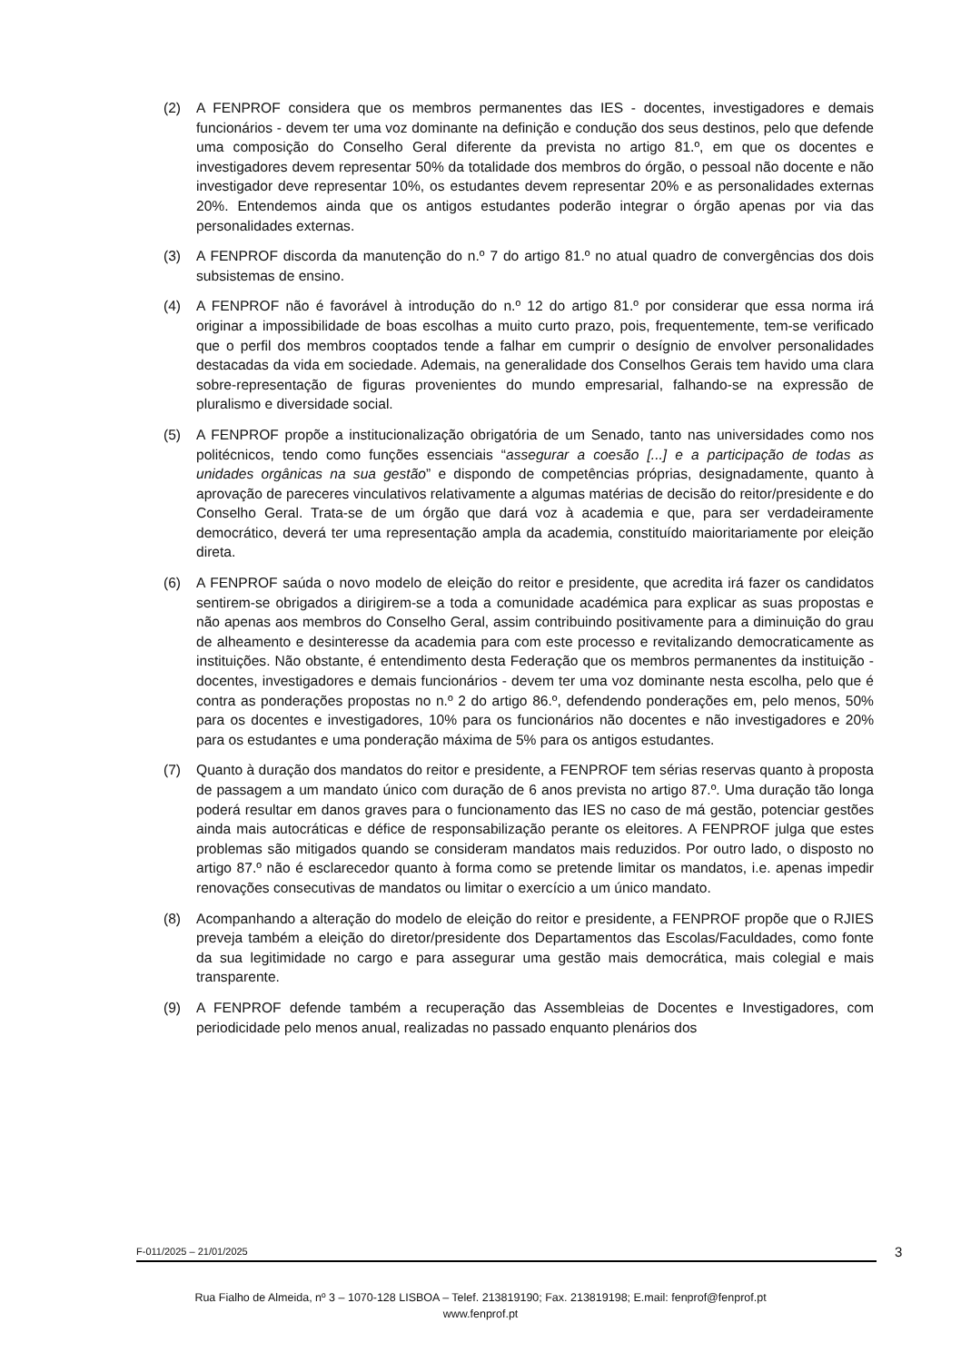(2) A FENPROF considera que os membros permanentes das IES - docentes, investigadores e demais funcionários - devem ter uma voz dominante na definição e condução dos seus destinos, pelo que defende uma composição do Conselho Geral diferente da prevista no artigo 81.º, em que os docentes e investigadores devem representar 50% da totalidade dos membros do órgão, o pessoal não docente e não investigador deve representar 10%, os estudantes devem representar 20% e as personalidades externas 20%. Entendemos ainda que os antigos estudantes poderão integrar o órgão apenas por via das personalidades externas.
(3) A FENPROF discorda da manutenção do n.º 7 do artigo 81.º no atual quadro de convergências dos dois subsistemas de ensino.
(4) A FENPROF não é favorável à introdução do n.º 12 do artigo 81.º por considerar que essa norma irá originar a impossibilidade de boas escolhas a muito curto prazo, pois, frequentemente, tem-se verificado que o perfil dos membros cooptados tende a falhar em cumprir o desígnio de envolver personalidades destacadas da vida em sociedade. Ademais, na generalidade dos Conselhos Gerais tem havido uma clara sobre-representação de figuras provenientes do mundo empresarial, falhando-se na expressão de pluralismo e diversidade social.
(5) A FENPROF propõe a institucionalização obrigatória de um Senado, tanto nas universidades como nos politécnicos, tendo como funções essenciais “assegurar a coesão [...] e a participação de todas as unidades orgânicas na sua gestão” e dispondo de competências próprias, designadamente, quanto à aprovação de pareceres vinculativos relativamente a algumas matérias de decisão do reitor/presidente e do Conselho Geral. Trata-se de um órgão que dará voz à academia e que, para ser verdadeiramente democrático, deverá ter uma representação ampla da academia, constituído maioritariamente por eleição direta.
(6) A FENPROF saúda o novo modelo de eleição do reitor e presidente, que acredita irá fazer os candidatos sentirem-se obrigados a dirigirem-se a toda a comunidade académica para explicar as suas propostas e não apenas aos membros do Conselho Geral, assim contribuindo positivamente para a diminuição do grau de alheamento e desinteresse da academia para com este processo e revitalizando democraticamente as instituições. Não obstante, é entendimento desta Federação que os membros permanentes da instituição - docentes, investigadores e demais funcionários - devem ter uma voz dominante nesta escolha, pelo que é contra as ponderações propostas no n.º 2 do artigo 86.º, defendendo ponderações em, pelo menos, 50% para os docentes e investigadores, 10% para os funcionários não docentes e não investigadores e 20% para os estudantes e uma ponderação máxima de 5% para os antigos estudantes.
(7) Quanto à duração dos mandatos do reitor e presidente, a FENPROF tem sérias reservas quanto à proposta de passagem a um mandato único com duração de 6 anos prevista no artigo 87.º. Uma duração tão longa poderá resultar em danos graves para o funcionamento das IES no caso de má gestão, potenciar gestões ainda mais autocráticas e défice de responsabilização perante os eleitores. A FENPROF julga que estes problemas são mitigados quando se consideram mandatos mais reduzidos. Por outro lado, o disposto no artigo 87.º não é esclarecedor quanto à forma como se pretende limitar os mandatos, i.e. apenas impedir renovações consecutivas de mandatos ou limitar o exercício a um único mandato.
(8) Acompanhando a alteração do modelo de eleição do reitor e presidente, a FENPROF propõe que o RJIES preveja também a eleição do diretor/presidente dos Departamentos das Escolas/Faculdades, como fonte da sua legitimidade no cargo e para assegurar uma gestão mais democrática, mais colegial e mais transparente.
(9) A FENPROF defende também a recuperação das Assembleias de Docentes e Investigadores, com periodicidade pelo menos anual, realizadas no passado enquanto plenários dos
F-011/2025 – 21/01/2025 3
Rua Fialho de Almeida, nº 3 – 1070-128 LISBOA – Telef. 213819190; Fax. 213819198; E.mail: fenprof@fenprof.pt
www.fenprof.pt